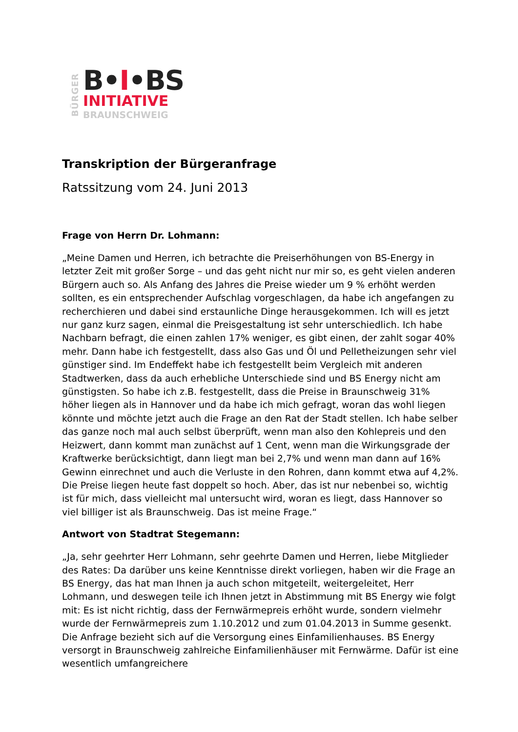BÜRGER
B•I•BS
INITIATIVE
BRAUNSCHWEIG
Transkription der Bürgeranfrage
Ratssitzung vom 24. Juni 2013
Frage von Herrn Dr. Lohmann:
„Meine Damen und Herren, ich betrachte die Preiserhöhungen von BS-Energy in letzter Zeit mit großer Sorge – und das geht nicht nur mir so, es geht vielen anderen Bürgern auch so. Als Anfang des Jahres die Preise wieder um 9 % erhöht werden sollten, es ein entsprechender Aufschlag vorgeschlagen, da habe ich angefangen zu recherchieren und dabei sind erstaunliche Dinge herausgekommen. Ich will es jetzt nur ganz kurz sagen, einmal die Preisgestaltung ist sehr unterschiedlich. Ich habe Nachbarn befragt, die einen zahlen 17% weniger, es gibt einen, der zahlt sogar 40% mehr. Dann habe ich festgestellt, dass also Gas und Öl und Pelletheizungen sehr viel günstiger sind. Im Endeffekt habe ich festgestellt beim Vergleich mit anderen Stadtwerken, dass da auch erhebliche Unterschiede sind und BS Energy nicht am günstigsten. So habe ich z.B. festgestellt, dass die Preise in Braunschweig 31% höher liegen als in Hannover und da habe ich mich gefragt, woran das wohl liegen könnte und möchte jetzt auch die Frage an den Rat der Stadt stellen. Ich habe selber das ganze noch mal auch selbst überprüft, wenn man also den Kohlepreis und den Heizwert, dann kommt man zunächst auf 1 Cent, wenn man die Wirkungsgrade der Kraftwerke berücksichtigt, dann liegt man bei 2,7% und wenn man dann auf 16% Gewinn einrechnet und auch die Verluste in den Rohren, dann kommt etwa auf 4,2%. Die Preise liegen heute fast doppelt so hoch. Aber, das ist nur nebenbei so, wichtig ist für mich, dass vielleicht mal untersucht wird, woran es liegt, dass Hannover so viel billiger ist als Braunschweig. Das ist meine Frage.“
Antwort von Stadtrat Stegemann:
„Ja, sehr geehrter Herr Lohmann, sehr geehrte Damen und Herren, liebe Mitglieder des Rates: Da darüber uns keine Kenntnisse direkt vorliegen, haben wir die Frage an BS Energy, das hat man Ihnen ja auch schon mitgeteilt, weitergeleitet, Herr Lohmann, und deswegen teile ich Ihnen jetzt in Abstimmung mit BS Energy wie folgt mit: Es ist nicht richtig, dass der Fernwärmepreis erhöht wurde, sondern vielmehr wurde der Fernwärmepreis zum 1.10.2012 und zum 01.04.2013 in Summe gesenkt. Die Anfrage bezieht sich auf die Versorgung eines Einfamilienhauses. BS Energy versorgt in Braunschweig zahlreiche Einfamilienhäuser mit Fernwärme. Dafür ist eine wesentlich umfangreichere